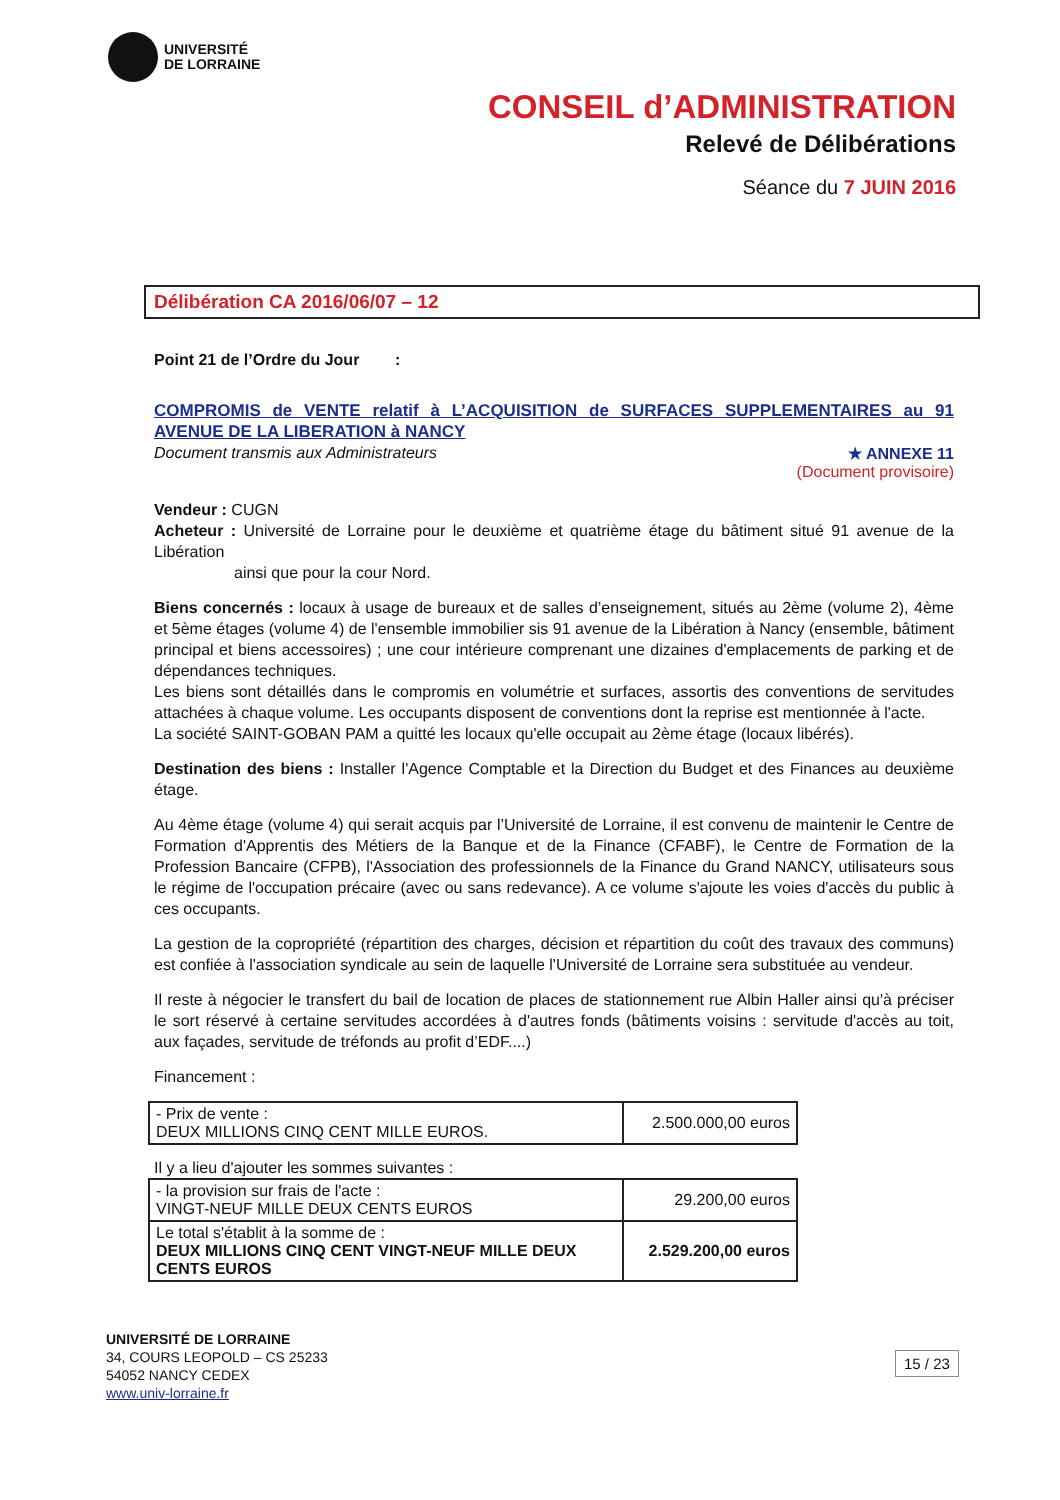UNIVERSITÉ
DE LORRAINE
CONSEIL d’ADMINISTRATION
Relevé de Délibérations
Séance du 7 JUIN 2016
Délibération CA 2016/06/07 – 12
Point 21 de l’Ordre du Jour :
COMPROMIS de VENTE relatif à L’ACQUISITION de SURFACES SUPPLEMENTAIRES au 91 AVENUE DE LA LIBERATION à NANCY
Document transmis aux Administrateurs
★ ANNEXE 11
(Document provisoire)
Vendeur : CUGN
Acheteur : Université de Lorraine pour le deuxième et quatrième étage du bâtiment situé 91 avenue de la Libération
ainsi que pour la cour Nord.
Biens concernés : locaux à usage de bureaux et de salles d’enseignement, situés au 2ème (volume 2), 4ème et 5ème étages (volume 4) de l'ensemble immobilier sis 91 avenue de la Libération à Nancy (ensemble, bâtiment principal et biens accessoires) ; une cour intérieure comprenant une dizaines d'emplacements de parking et de dépendances techniques.
Les biens sont détaillés dans le compromis en volumétrie et surfaces, assortis des conventions de servitudes attachées à chaque volume. Les occupants disposent de conventions dont la reprise est mentionnée à l'acte.
La société SAINT-GOBAN PAM a quitté les locaux qu'elle occupait au 2ème étage (locaux libérés).
Destination des biens : Installer l'Agence Comptable et la Direction du Budget et des Finances au deuxième étage.
Au 4ème étage (volume 4) qui serait acquis par l’Université de Lorraine, il est convenu de maintenir le Centre de Formation d'Apprentis des Métiers de la Banque et de la Finance (CFABF), le Centre de Formation de la Profession Bancaire (CFPB), l'Association des professionnels de la Finance du Grand NANCY, utilisateurs sous le régime de l'occupation précaire (avec ou sans redevance). A ce volume s'ajoute les voies d'accès du public à ces occupants.
La gestion de la copropriété (répartition des charges, décision et répartition du coût des travaux des communs) est confiée à l'association syndicale au sein de laquelle l'Université de Lorraine sera substituée au vendeur.
Il reste à négocier le transfert du bail de location de places de stationnement rue Albin Haller ainsi qu'à préciser le sort réservé à certaine servitudes accordées à d'autres fonds (bâtiments voisins : servitude d'accès au toit, aux façades, servitude de tréfonds au profit d’EDF....)
Financement :
| - Prix de vente : DEUX MILLIONS CINQ CENT MILLE EUROS. | 2.500.000,00 euros |
Il y a lieu d'ajouter les sommes suivantes :
| - la provision sur frais de l'acte : VINGT-NEUF MILLE DEUX CENTS EUROS | 29.200,00 euros |
| Le total s'établit à la somme de : DEUX MILLIONS CINQ CENT VINGT-NEUF MILLE DEUX CENTS EUROS | 2.529.200,00 euros |
UNIVERSITÉ DE LORRAINE
34, COURS LEOPOLD – CS 25233
54052 NANCY CEDEX
www.univ-lorraine.fr
15 / 23